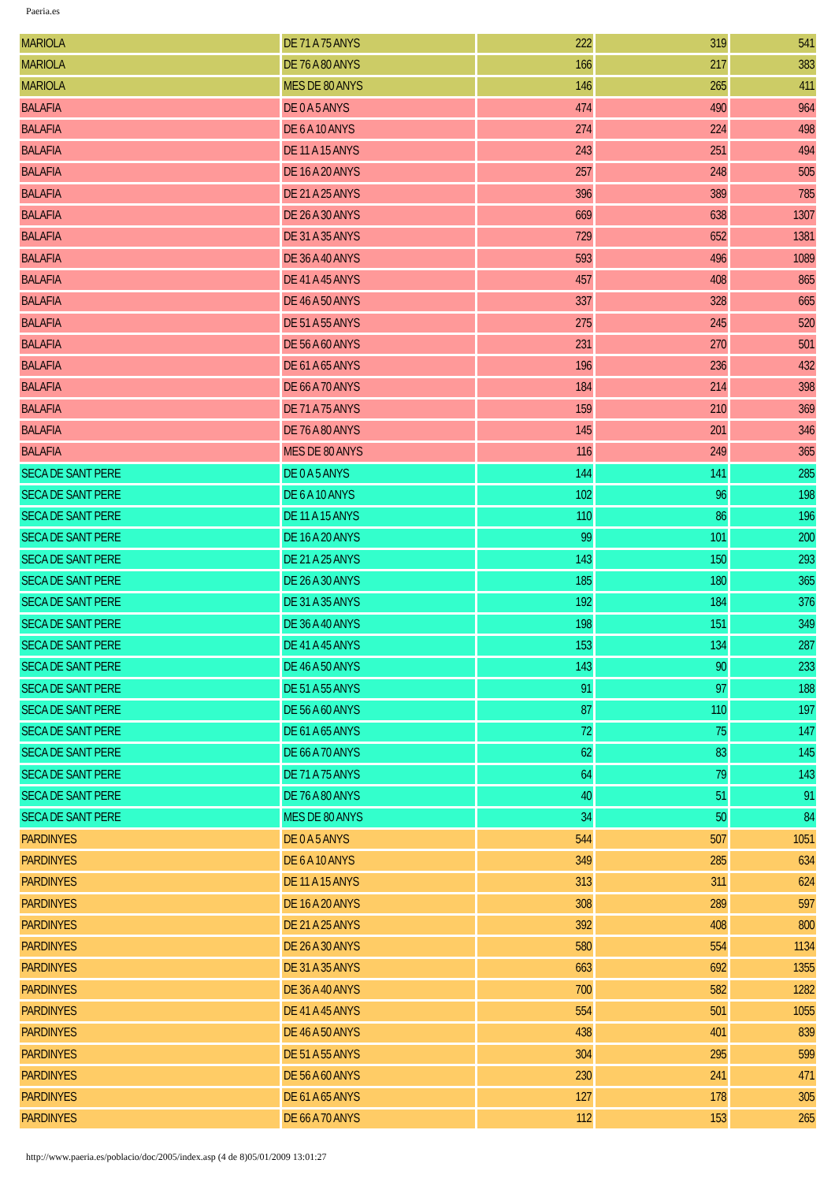Paeria.es
| MARIOLA | DE 71 A 75 ANYS | 222 | 319 | 541 |
| MARIOLA | DE 76 A 80 ANYS | 166 | 217 | 383 |
| MARIOLA | MES DE 80 ANYS | 146 | 265 | 411 |
| BALAFIA | DE 0 A 5 ANYS | 474 | 490 | 964 |
| BALAFIA | DE 6 A 10 ANYS | 274 | 224 | 498 |
| BALAFIA | DE 11 A 15 ANYS | 243 | 251 | 494 |
| BALAFIA | DE 16 A 20 ANYS | 257 | 248 | 505 |
| BALAFIA | DE 21 A 25 ANYS | 396 | 389 | 785 |
| BALAFIA | DE 26 A 30 ANYS | 669 | 638 | 1307 |
| BALAFIA | DE 31 A 35 ANYS | 729 | 652 | 1381 |
| BALAFIA | DE 36 A 40 ANYS | 593 | 496 | 1089 |
| BALAFIA | DE 41 A 45 ANYS | 457 | 408 | 865 |
| BALAFIA | DE 46 A 50 ANYS | 337 | 328 | 665 |
| BALAFIA | DE 51 A 55 ANYS | 275 | 245 | 520 |
| BALAFIA | DE 56 A 60 ANYS | 231 | 270 | 501 |
| BALAFIA | DE 61 A 65 ANYS | 196 | 236 | 432 |
| BALAFIA | DE 66 A 70 ANYS | 184 | 214 | 398 |
| BALAFIA | DE 71 A 75 ANYS | 159 | 210 | 369 |
| BALAFIA | DE 76 A 80 ANYS | 145 | 201 | 346 |
| BALAFIA | MES DE 80 ANYS | 116 | 249 | 365 |
| SECA DE SANT PERE | DE 0 A 5 ANYS | 144 | 141 | 285 |
| SECA DE SANT PERE | DE 6 A 10 ANYS | 102 | 96 | 198 |
| SECA DE SANT PERE | DE 11 A 15 ANYS | 110 | 86 | 196 |
| SECA DE SANT PERE | DE 16 A 20 ANYS | 99 | 101 | 200 |
| SECA DE SANT PERE | DE 21 A 25 ANYS | 143 | 150 | 293 |
| SECA DE SANT PERE | DE 26 A 30 ANYS | 185 | 180 | 365 |
| SECA DE SANT PERE | DE 31 A 35 ANYS | 192 | 184 | 376 |
| SECA DE SANT PERE | DE 36 A 40 ANYS | 198 | 151 | 349 |
| SECA DE SANT PERE | DE 41 A 45 ANYS | 153 | 134 | 287 |
| SECA DE SANT PERE | DE 46 A 50 ANYS | 143 | 90 | 233 |
| SECA DE SANT PERE | DE 51 A 55 ANYS | 91 | 97 | 188 |
| SECA DE SANT PERE | DE 56 A 60 ANYS | 87 | 110 | 197 |
| SECA DE SANT PERE | DE 61 A 65 ANYS | 72 | 75 | 147 |
| SECA DE SANT PERE | DE 66 A 70 ANYS | 62 | 83 | 145 |
| SECA DE SANT PERE | DE 71 A 75 ANYS | 64 | 79 | 143 |
| SECA DE SANT PERE | DE 76 A 80 ANYS | 40 | 51 | 91 |
| SECA DE SANT PERE | MES DE 80 ANYS | 34 | 50 | 84 |
| PARDINYES | DE 0 A 5 ANYS | 544 | 507 | 1051 |
| PARDINYES | DE 6 A 10 ANYS | 349 | 285 | 634 |
| PARDINYES | DE 11 A 15 ANYS | 313 | 311 | 624 |
| PARDINYES | DE 16 A 20 ANYS | 308 | 289 | 597 |
| PARDINYES | DE 21 A 25 ANYS | 392 | 408 | 800 |
| PARDINYES | DE 26 A 30 ANYS | 580 | 554 | 1134 |
| PARDINYES | DE 31 A 35 ANYS | 663 | 692 | 1355 |
| PARDINYES | DE 36 A 40 ANYS | 700 | 582 | 1282 |
| PARDINYES | DE 41 A 45 ANYS | 554 | 501 | 1055 |
| PARDINYES | DE 46 A 50 ANYS | 438 | 401 | 839 |
| PARDINYES | DE 51 A 55 ANYS | 304 | 295 | 599 |
| PARDINYES | DE 56 A 60 ANYS | 230 | 241 | 471 |
| PARDINYES | DE 61 A 65 ANYS | 127 | 178 | 305 |
| PARDINYES | DE 66 A 70 ANYS | 112 | 153 | 265 |
http://www.paeria.es/poblacio/doc/2005/index.asp (4 de 8)05/01/2009 13:01:27